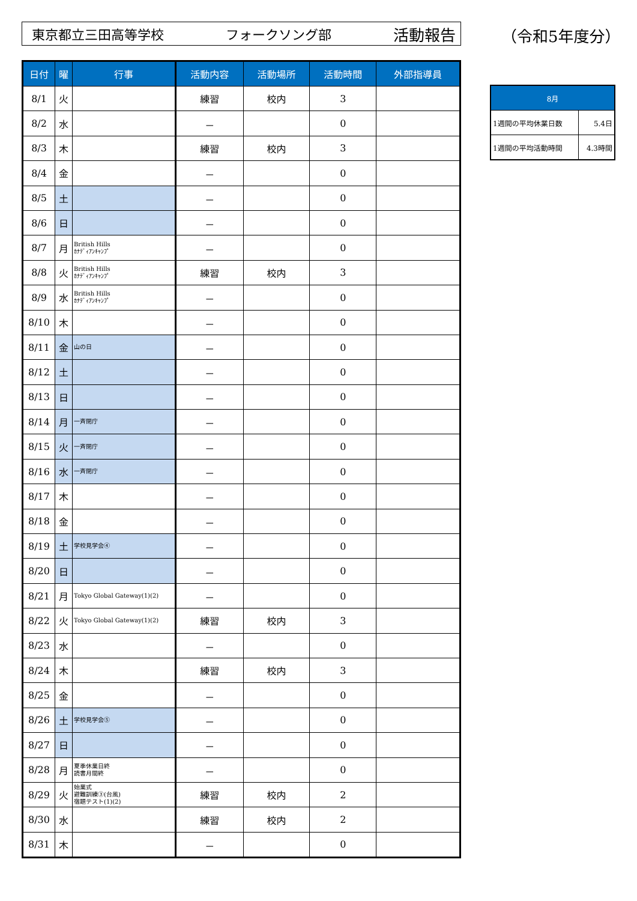東京都立三田高等学校 フォークソング部 活動報告 （令和5年度分）
| 日付 | 曜 | 行事 | 活動内容 | 活動場所 | 活動時間 | 外部指導員 |
| --- | --- | --- | --- | --- | --- | --- |
| 8/1 | 火 | | 練習 | 校内 | 3 | |
| 8/2 | 水 | | － | | 0 | |
| 8/3 | 木 | | 練習 | 校内 | 3 | |
| 8/4 | 金 | | － | | 0 | |
| 8/5 | 土 | | － | | 0 | |
| 8/6 | 日 | | － | | 0 | |
| 8/7 | 月 | British Hills ｶﾅﾃﾞｨｱﾝｷｬﾝﾌﾟ | － | | 0 | |
| 8/8 | 火 | British Hills ｶﾅﾃﾞｨｱﾝｷｬﾝﾌﾟ | 練習 | 校内 | 3 | |
| 8/9 | 水 | British Hills ｶﾅﾃﾞｨｱﾝｷｬﾝﾌﾟ | － | | 0 | |
| 8/10 | 木 | | － | | 0 | |
| 8/11 | 金 | 山の日 | － | | 0 | |
| 8/12 | 土 | | － | | 0 | |
| 8/13 | 日 | | － | | 0 | |
| 8/14 | 月 | 一斉閉庁 | － | | 0 | |
| 8/15 | 火 | 一斉閉庁 | － | | 0 | |
| 8/16 | 水 | 一斉閉庁 | － | | 0 | |
| 8/17 | 木 | | － | | 0 | |
| 8/18 | 金 | | － | | 0 | |
| 8/19 | 土 | 学校見学会④ | － | | 0 | |
| 8/20 | 日 | | － | | 0 | |
| 8/21 | 月 | Tokyo Global Gateway(1)(2) | － | | 0 | |
| 8/22 | 火 | Tokyo Global Gateway(1)(2) | 練習 | 校内 | 3 | |
| 8/23 | 水 | | － | | 0 | |
| 8/24 | 木 | | 練習 | 校内 | 3 | |
| 8/25 | 金 | | － | | 0 | |
| 8/26 | 土 | 学校見学会⑤ | － | | 0 | |
| 8/27 | 日 | | － | | 0 | |
| 8/28 | 月 | 夏季休業日終 読書月間終 | － | | 0 | |
| 8/29 | 火 | 始業式 避難訓練③(台風) 宿題テスト(1)(2) | 練習 | 校内 | 2 | |
| 8/30 | 水 | | 練習 | 校内 | 2 | |
| 8/31 | 木 | | － | | 0 | |
| 8月 | |
| 1週間の平均休業日数 | 5.4日 |
| 1週間の平均活動時間 | 4.3時間 |